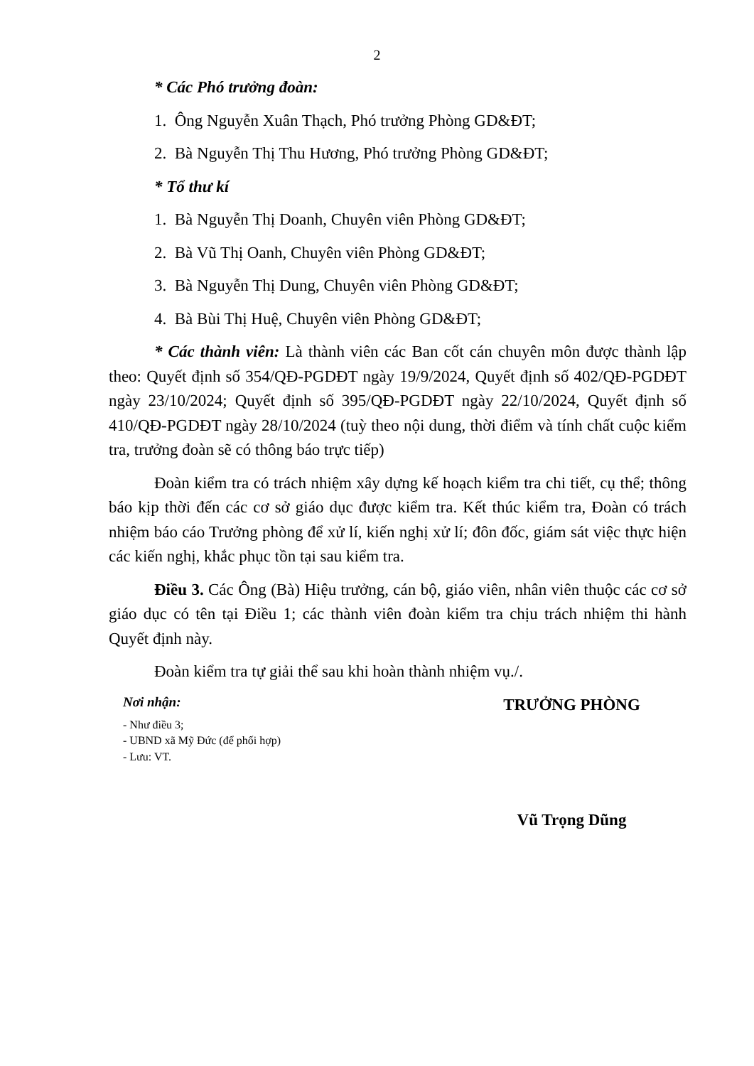2
* Các Phó trưởng đoàn:
1. Ông Nguyễn Xuân Thạch, Phó trưởng Phòng GD&ĐT;
2. Bà Nguyễn Thị Thu Hương, Phó trưởng Phòng GD&ĐT;
* Tổ thư kí
1. Bà Nguyễn Thị Doanh, Chuyên viên Phòng GD&ĐT;
2. Bà Vũ Thị Oanh, Chuyên viên Phòng GD&ĐT;
3. Bà Nguyễn Thị Dung, Chuyên viên Phòng GD&ĐT;
4. Bà Bùi Thị Huệ, Chuyên viên Phòng GD&ĐT;
* Các thành viên: Là thành viên các Ban cốt cán chuyên môn được thành lập theo: Quyết định số 354/QĐ-PGDĐT ngày 19/9/2024, Quyết định số 402/QĐ-PGDĐT ngày 23/10/2024; Quyết định số 395/QĐ-PGDĐT ngày 22/10/2024, Quyết định số 410/QĐ-PGDĐT ngày 28/10/2024 (tuỳ theo nội dung, thời điểm và tính chất cuộc kiểm tra, trưởng đoàn sẽ có thông báo trực tiếp)
Đoàn kiểm tra có trách nhiệm xây dựng kế hoạch kiểm tra chi tiết, cụ thể; thông báo kịp thời đến các cơ sở giáo dục được kiểm tra. Kết thúc kiểm tra, Đoàn có trách nhiệm báo cáo Trưởng phòng để xử lí, kiến nghị xử lí; đôn đốc, giám sát việc thực hiện các kiến nghị, khắc phục tồn tại sau kiểm tra.
Điều 3. Các Ông (Bà) Hiệu trưởng, cán bộ, giáo viên, nhân viên thuộc các cơ sở giáo dục có tên tại Điều 1; các thành viên đoàn kiểm tra chịu trách nhiệm thi hành Quyết định này.
Đoàn kiểm tra tự giải thể sau khi hoàn thành nhiệm vụ./.
Nơi nhận:
- Như điều 3;
- UBND xã Mỹ Đức (để phối hợp)
- Lưu: VT.
TRƯỞNG PHÒNG
Vũ Trọng Dũng